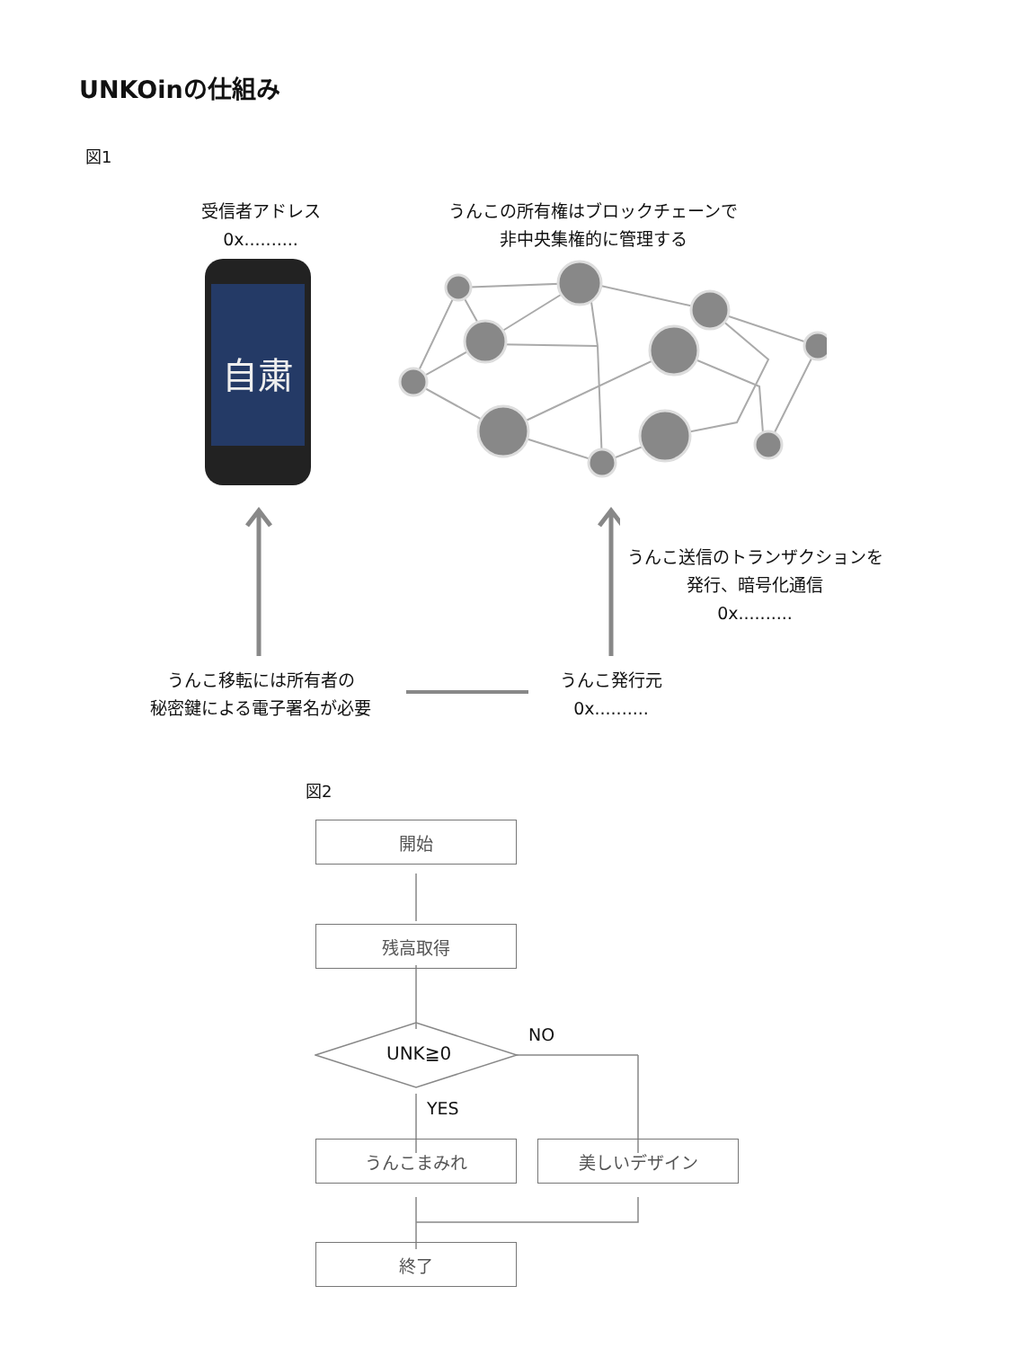UNKOinの仕組み
図1
受信者アドレス
0x..........
うんこの所有権はブロックチェーンで
非中央集権的に管理する
自粛
うんこ送信のトランザクションを
発行、暗号化通信
0x..........
うんこ移転には所有者の
秘密鍵による電子署名が必要
うんこ発行元
0x..........
図2
開始
残高取得
UNK≧0
NO
YES
うんこまみれ 美しいデザイン
終了